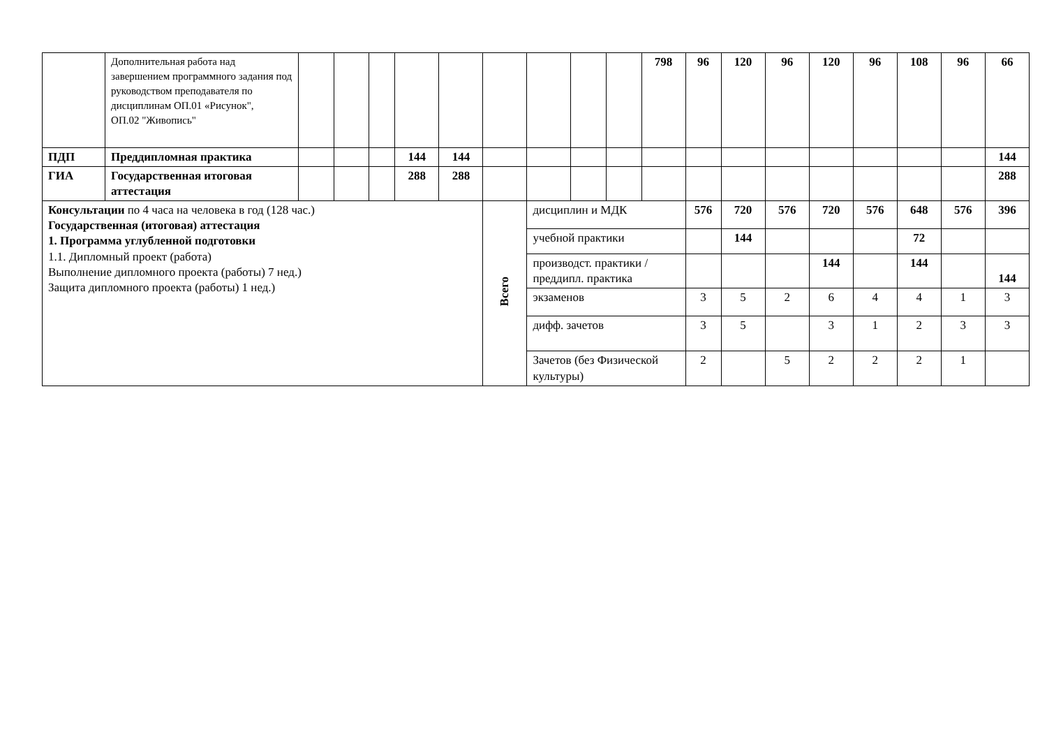| | Дополнительная работа над завершением программного задания под руководством преподавателя по дисциплинам ОП.01 «Рисунок", ОП.02 "Живопись" | | | | | | | | | | 798 | 96 | 120 | 96 | 120 | 96 | 108 | 96 | 66 |
| ПДП | Преддипломная практика | | | | 144 | 144 | | | | | | | | | | | | | 144 |
| ГИА | Государственная итоговая аттестация | | | | 288 | 288 | | | | | | | | | | | | | 288 |
| Консультации по 4 часа на человека в год (128 час.) Государственная (итоговая) аттестация 1. Программа углубленной подготовки 1.1. Дипломный проект (работа) Выполнение дипломного проекта (работы) 7 нед.) Защита дипломного проекта (работы) 1 нед.) | | | | | | | Всего | дисциплин и МДК | | | | 576 | 720 | 576 | 720 | 576 | 648 | 576 | 396 |
| | | | | | | | | учебной практики | | | | | 144 | | | | 72 | | |
| | | | | | | | | производст. практики / преддипл. практика | | | | | | | 144 | | 144 | | 144 |
| | | | | | | | | экзаменов | | | | 3 | 5 | 2 | 6 | 4 | 4 | 1 | 3 |
| | | | | | | | | дифф. зачетов | | | | 3 | 5 | | 3 | 1 | 2 | 3 | 3 |
| | | | | | | | | Зачетов (без Физической культуры) | | | | 2 | | 5 | 2 | 2 | 2 | 1 | |